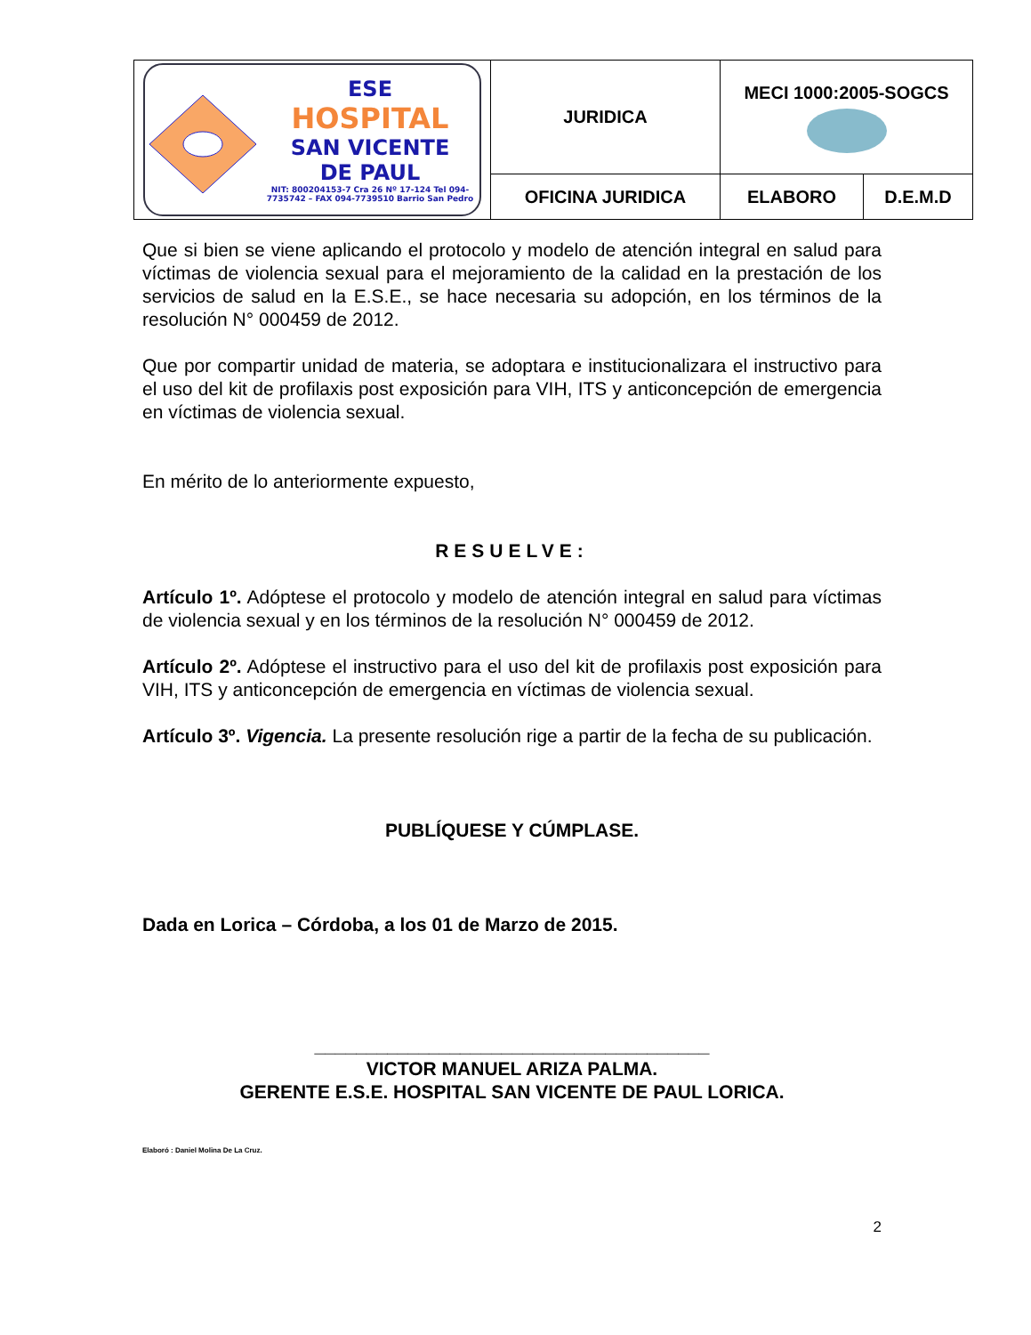| ESE HOSPITAL SAN VICENTE DE PAUL NIT: 800204153-7 Cra 26 Nº 17-124 Tel 094-7735742 – FAX 094-7739510 Barrio San Pedro | JURIDICA | MECI 1000:2005-SOGCS | |
| | OFICINA JURIDICA | ELABORO | D.E.M.D |
Que si bien se viene aplicando el protocolo y modelo de atención integral en salud para víctimas de violencia sexual para el mejoramiento de la calidad en la prestación de los servicios de salud en la E.S.E., se hace necesaria su adopción, en los términos de la resolución N° 000459 de 2012.
Que por compartir unidad de materia, se adoptara e institucionalizara el instructivo para el uso del kit de profilaxis post exposición para VIH, ITS y anticoncepción de emergencia en víctimas de violencia sexual.
En mérito de lo anteriormente expuesto,
RESUELVE:
Artículo 1º. Adóptese el protocolo y modelo de atención integral en salud para víctimas de violencia sexual y en los términos de la resolución N° 000459 de 2012.
Artículo 2º. Adóptese el instructivo para el uso del kit de profilaxis post exposición para VIH, ITS y anticoncepción de emergencia en víctimas de violencia sexual.
Artículo 3º. Vigencia. La presente resolución rige a partir de la fecha de su publicación.
PUBLÍQUESE Y CÚMPLASE.
Dada en Lorica – Córdoba, a los 01 de Marzo de 2015.
______________________________________
VICTOR MANUEL ARIZA PALMA.
GERENTE E.S.E. HOSPITAL SAN VICENTE DE PAUL LORICA.
Elaboró : Daniel Molina De La Cruz.
2